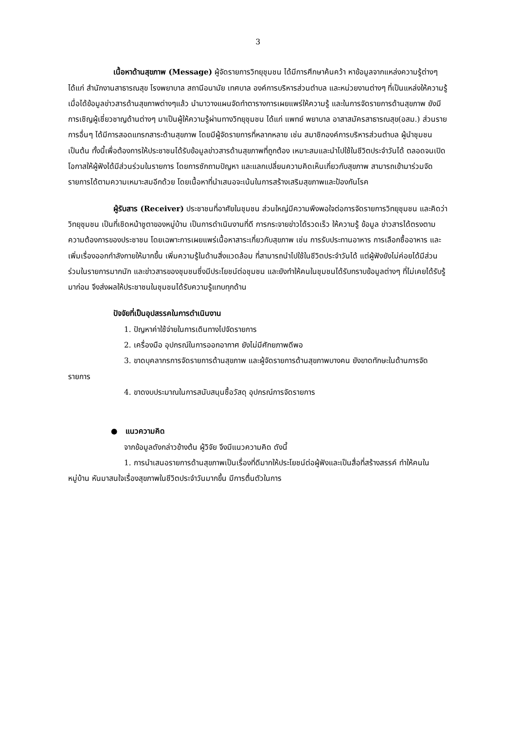3
เนื้อหาด้านสุขภาพ (Message) ผู้จัดรายการวิทยุชุมชน ได้มีการศึกษาค้นคว้า หาข้อมูลจากแหล่งความรู้ต่างๆ ได้แก่ สำนักงานสาธารณสุข โรงพยาบาล สถานีอนามัย เทศบาล องค์การบริหารส่วนตำบล และหน่วยงานต่างๆ ที่เป็นแหล่งให้ความรู้ เมื่อได้ข้อมูลข่าวสารด้านสุขภาพต่างๆแล้ว นำมาวางแผนจัดทำตารางการเผยแพร่ให้ความรู้ และในการจัดรายการด้านสุขภาพ ยังมีการเชิญผู้เชี่ยวชาญด้านต่างๆ มาเป็นผู้ให้ความรู้ผ่านทางวิทยุชุมชน ได้แก่ แพทย์ พยาบาล อาสาสมัครสาธารณสุข(อสม.) ส่วนรายการอื่นๆ ได้มีการสอดแทรกสาระด้านสุขภาพ โดยมีผู้จัดรายการที่หลากหลาย เช่น สมาชิกองค์การบริหารส่วนตำบล ผู้นำชุมชน เป็นต้น ทั้งนี้เพื่อต้องการให้ประชาชนได้รับข้อมูลข่าวสารด้านสุขภาพที่ถูกต้อง เหมาะสมและนำไปใช้ในชีวิตประจำวันได้ ตลอดจนเปิดโอกาสให้ผู้ฟังได้มีส่วนร่วมในรายการ โดยการซักถามปัญหา และแลกเปลี่ยนความคิดเห็นเกี่ยวกับสุขภาพ สามารถเข้ามาร่วมจัดรายการได้ตามความเหมาะสมอีกด้วย โดยเนื้อหาที่นำเสนอจะเน้นในการสร้างเสริมสุขภาพและป้องกันโรค
ผู้รับสาร (Receiver) ประชาชนที่อาศัยในชุมชน ส่วนใหญ่มีความพึงพอใจต่อการจัดรายการวิทยุชุมชน และคิดว่าวิทยุชุมชน เป็นที่เชิดหน้าชูตาของหมู่บ้าน เป็นการดำเนินงานที่ดี การกระจายข่าวได้รวดเร็ว ให้ความรู้ ข้อมูล ข่าวสารได้ตรงตามความต้องการของประชาชน โดยเฉพาะการเผยแพร่เนื้อหาสาระเกี่ยวกับสุขภาพ เช่น การรับประทานอาหาร การเลือกซื้ออาหาร และเพิ่มเรื่องออกกำลังกายให้มากขึ้น เพิ่มความรู้ในด้านสิ่งแวดล้อม ที่สามารถนำไปใช้ในชีวิตประจำวันได้ แต่ผู้ฟังยังไม่ค่อยได้มีส่วนร่วมในรายการมากนัก และข่าวสารของชุมชนซึ่งมีประโยชน์ต่อชุมชน และยังทำให้คนในชุมชนได้รับทราบข้อมูลต่างๆ ที่ไม่เคยได้รับรู้มาก่อน จึงส่งผลให้ประชาชนในชุมชนได้รับความรู้แทบทุกด้าน
ปัจจัยที่เป็นอุปสรรคในการดำเนินงาน
1. ปัญหาค่าใช้จ่ายในการเดินทางไปจัดรายการ
2. เครื่องมือ อุปกรณ์ในการออกอากาศ ยังไม่มีศักยภาพดีพอ
3. ขาดบุคลากรการจัดรายการด้านสุขภาพ และผู้จัดรายการด้านสุขภาพบางคน ยังขาดทักษะในด้านการจัดรายการ
4. ขาดงบประมาณในการสนับสนุนซื้อวัสดุ อุปกรณ์การจัดรายการ
● แนวความคิด
จากข้อมูลดังกล่าวข้างต้น ผู้วิจัย จึงมีแนวความคิด ดังนี้
1. การนำเสนอรายการด้านสุขภาพเป็นเรื่องที่ดีมากให้ประโยชน์ต่อผู้ฟังและเป็นสื่อที่สร้างสรรค์ ทำให้คนในหมู่บ้าน หันมาสนใจเรื่องสุขภาพในชีวิตประจำวันมากขึ้น มีการตื่นตัวในการ